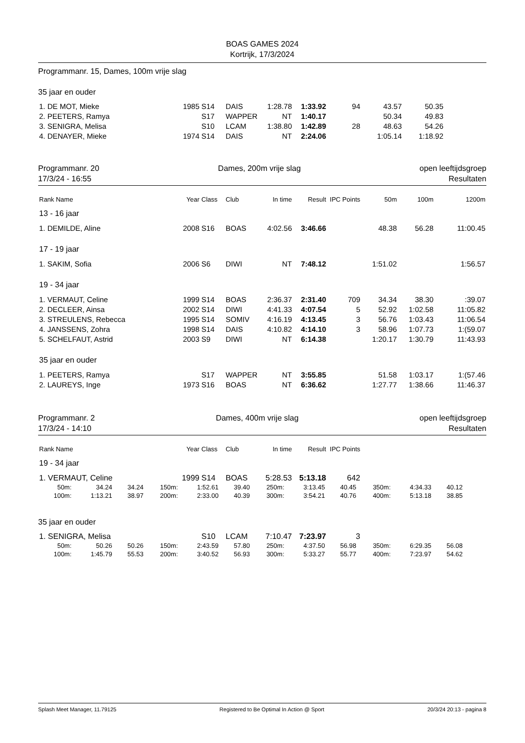BOAS GAMES 2024
Kortrijk, 17/3/2024
Programmanr. 15, Dames, 100m vrije slag
35 jaar en ouder
| 1. DE MOT, Mieke | 1985 | S14 | DAIS | 1:28.78 | 1:33.92 | 94 | 43.57 | 50.35 | |
| 2. PEETERS, Ramya | | S17 | WAPPER | NT | 1:40.17 | | 50.34 | 49.83 | |
| 3. SENIGRA, Melisa | | S10 | LCAM | 1:38.80 | 1:42.89 | 28 | 48.63 | 54.26 | |
| 4. DENAYER, Mieke | 1974 | S14 | DAIS | NT | 2:24.06 | | 1:05.14 | 1:18.92 | |
Programmanr. 20
17/3/24 - 16:55 Dames, 200m vrije slag open leeftijdsgroep
Resultaten
| Rank Name | Year | Class | Club | In time | Result | IPC Points | 50m | 100m | 1200m |
| --- | --- | --- | --- | --- | --- | --- | --- | --- | --- |
| 13 - 16 jaar | | | | | | | | | |
| 1. DEMILDE, Aline | 2008 | S16 | BOAS | 4:02.56 | 3:46.66 | | 48.38 | 56.28 | 11:00.45 |
| 17 - 19 jaar | | | | | | | | | |
| 1. SAKIM, Sofia | 2006 | S6 | DIWI | NT | 7:48.12 | | 1:51.02 | | 1:56.57 |
| 19 - 34 jaar | | | | | | | | | |
| 1. VERMAUT, Celine | 1999 | S14 | BOAS | 2:36.37 | 2:31.40 | 709 | 34.34 | 38.30 | :39.07 |
| 2. DECLEER, Ainsa | 2002 | S14 | DIWI | 4:41.33 | 4:07.54 | 5 | 52.92 | 1:02.58 | 11:05.82 |
| 3. STREULENS, Rebecca | 1995 | S14 | SOMIV | 4:16.19 | 4:13.45 | 3 | 56.76 | 1:03.43 | 11:06.54 |
| 4. JANSSENS, Zohra | 1998 | S14 | DAIS | 4:10.82 | 4:14.10 | 3 | 58.96 | 1:07.73 | 1:(59.07 |
| 5. SCHELFAUT, Astrid | 2003 | S9 | DIWI | NT | 6:14.38 | | 1:20.17 | 1:30.79 | 11:43.93 |
| 35 jaar en ouder | | | | | | | | | |
| 1. PEETERS, Ramya | | S17 | WAPPER | NT | 3:55.85 | | 51.58 | 1:03.17 | 1:(57.46 |
| 2. LAUREYS, Inge | 1973 | S16 | BOAS | NT | 6:36.62 | | 1:27.77 | 1:38.66 | 11:46.37 |
Programmanr. 2
17/3/24 - 14:10 Dames, 400m vrije slag open leeftijdsgroep
Resultaten
| Rank Name | Year | Class | Club | In time | Result | IPC Points | |
| --- | --- | --- | --- | --- | --- | --- | --- |
| 19 - 34 jaar | | | | | | | |
| 1. VERMAUT, Celine | 1999 | S14 | BOAS | 5:28.53 | 5:13.18 | 642 | |
| 50m: | 34.24 | 34.24 | 150m: | 1:52.61 | 39.40 | 250m: | 3:13.45 | 40.45 | 350m: | 4:34.33 | 40.12 |
| 100m: | 1:13.21 | 38.97 | 200m: | 2:33.00 | 40.39 | 300m: | 3:54.21 | 40.76 | 400m: | 5:13.18 | 38.85 |
35 jaar en ouder
| 1. SENIGRA, Melisa | | S10 | LCAM | 7:10.47 | 7:23.97 | 3 | |
| 50m: | 50.26 | 50.26 | 150m: | 2:43.59 | 57.80 | 250m: | 4:37.50 | 56.98 | 350m: | 6:29.35 | 56.08 |
| 100m: | 1:45.79 | 55.53 | 200m: | 3:40.52 | 56.93 | 300m: | 5:33.27 | 55.77 | 400m: | 7:23.97 | 54.62 |
Splash Meet Manager, 11.79125 Registered to Be Optimal In Action @ Sport 20/3/24 20:13 - pagina 8